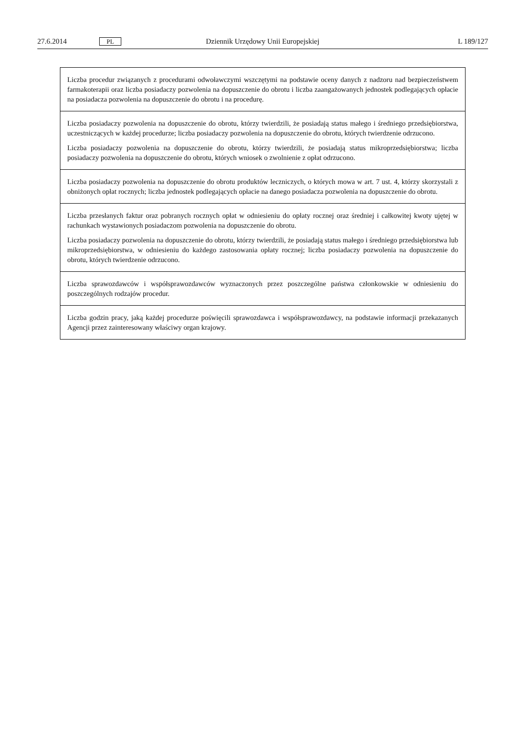27.6.2014 PL Dziennik Urzędowy Unii Europejskiej L 189/127
| Liczba procedur związanych z procedurami odwoławczymi wszczętymi na podstawie oceny danych z nadzoru nad bezpieczeństwem farmakoterapii oraz liczba posiadaczy pozwolenia na dopuszczenie do obrotu i liczba zaangażowanych jednostek podlegających opłacie na posiadacza pozwolenia na dopuszczenie do obrotu i na procedurę. |
| Liczba posiadaczy pozwolenia na dopuszczenie do obrotu, którzy twierdzili, że posiadają status małego i średniego przedsiębiorstwa, uczestniczących w każdej procedurze; liczba posiadaczy pozwolenia na dopuszczenie do obrotu, których twierdzenie odrzucono. Liczba posiadaczy pozwolenia na dopuszczenie do obrotu, którzy twierdzili, że posiadają status mikroprzedsiębiorstwa; liczba posiadaczy pozwolenia na dopuszczenie do obrotu, których wniosek o zwolnienie z opłat odrzucono. |
| Liczba posiadaczy pozwolenia na dopuszczenie do obrotu produktów leczniczych, o których mowa w art. 7 ust. 4, którzy skorzystali z obniżonych opłat rocznych; liczba jednostek podlegających opłacie na danego posiadacza pozwolenia na dopuszczenie do obrotu. |
| Liczba przesłanych faktur oraz pobranych rocznych opłat w odniesieniu do opłaty rocznej oraz średniej i całkowitej kwoty ujętej w rachunkach wystawionych posiadaczom pozwolenia na dopuszczenie do obrotu. Liczba posiadaczy pozwolenia na dopuszczenie do obrotu, którzy twierdzili, że posiadają status małego i średniego przedsiębiorstwa lub mikroprzedsiębiorstwa, w odniesieniu do każdego zastosowania opłaty rocznej; liczba posiadaczy pozwolenia na dopuszczenie do obrotu, których twierdzenie odrzucono. |
| Liczba sprawozdawców i współsprawozdawców wyznaczonych przez poszczególne państwa członkowskie w odniesieniu do poszczególnych rodzajów procedur. |
| Liczba godzin pracy, jaką każdej procedurze poświęcili sprawozdawca i współsprawozdawcy, na podstawie informacji przekazanych Agencji przez zainteresowany właściwy organ krajowy. |